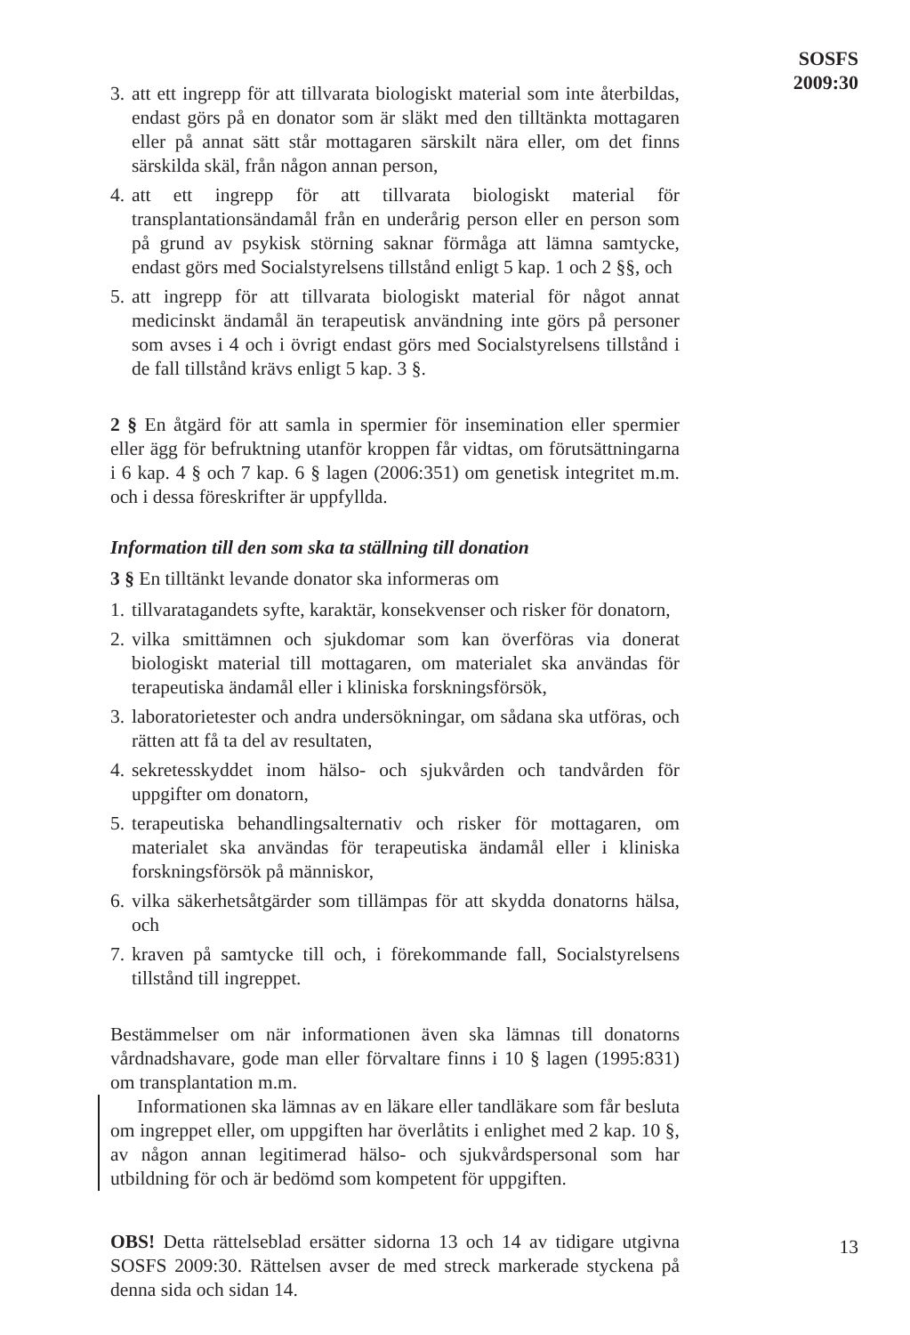SOSFS
2009:30
3. att ett ingrepp för att tillvarata biologiskt material som inte återbildas, endast görs på en donator som är släkt med den tilltänkta mottagaren eller på annat sätt står mottagaren särskilt nära eller, om det finns särskilda skäl, från någon annan person,
4. att ett ingrepp för att tillvarata biologiskt material för transplantationsändamål från en underårig person eller en person som på grund av psykisk störning saknar förmåga att lämna samtycke, endast görs med Socialstyrelsens tillstånd enligt 5 kap. 1 och 2 §§, och
5. att ingrepp för att tillvarata biologiskt material för något annat medicinskt ändamål än terapeutisk användning inte görs på personer som avses i 4 och i övrigt endast görs med Socialstyrelsens tillstånd i de fall tillstånd krävs enligt 5 kap. 3 §.
2 § En åtgärd för att samla in spermier för insemination eller spermier eller ägg för befruktning utanför kroppen får vidtas, om förutsättningarna i 6 kap. 4 § och 7 kap. 6 § lagen (2006:351) om genetisk integritet m.m. och i dessa föreskrifter är uppfyllda.
Information till den som ska ta ställning till donation
3 § En tilltänkt levande donator ska informeras om
1. tillvaratagandets syfte, karaktär, konsekvenser och risker för donatorn,
2. vilka smittämnen och sjukdomar som kan överföras via donerat biologiskt material till mottagaren, om materialet ska användas för terapeutiska ändamål eller i kliniska forskningsförsök,
3. laboratorietester och andra undersökningar, om sådana ska utföras, och rätten att få ta del av resultaten,
4. sekretesskyddet inom hälso- och sjukvården och tandvården för uppgifter om donatorn,
5. terapeutiska behandlingsalternativ och risker för mottagaren, om materialet ska användas för terapeutiska ändamål eller i kliniska forskningsförsök på människor,
6. vilka säkerhetsåtgärder som tillämpas för att skydda donatorns hälsa, och
7. kraven på samtycke till och, i förekommande fall, Socialstyrelsens tillstånd till ingreppet.
Bestämmelser om när informationen även ska lämnas till donatorns vårdnadshavare, gode man eller förvaltare finns i 10 § lagen (1995:831) om transplantation m.m.
Informationen ska lämnas av en läkare eller tandläkare som får besluta om ingreppet eller, om uppgiften har överlåtits i enlighet med 2 kap. 10 §, av någon annan legitimerad hälso- och sjukvårdspersonal som har utbildning för och är bedömd som kompetent för uppgiften.
OBS! Detta rättelseblad ersätter sidorna 13 och 14 av tidigare utgivna SOSFS 2009:30. Rättelsen avser de med streck markerade styckena på denna sida och sidan 14.
13